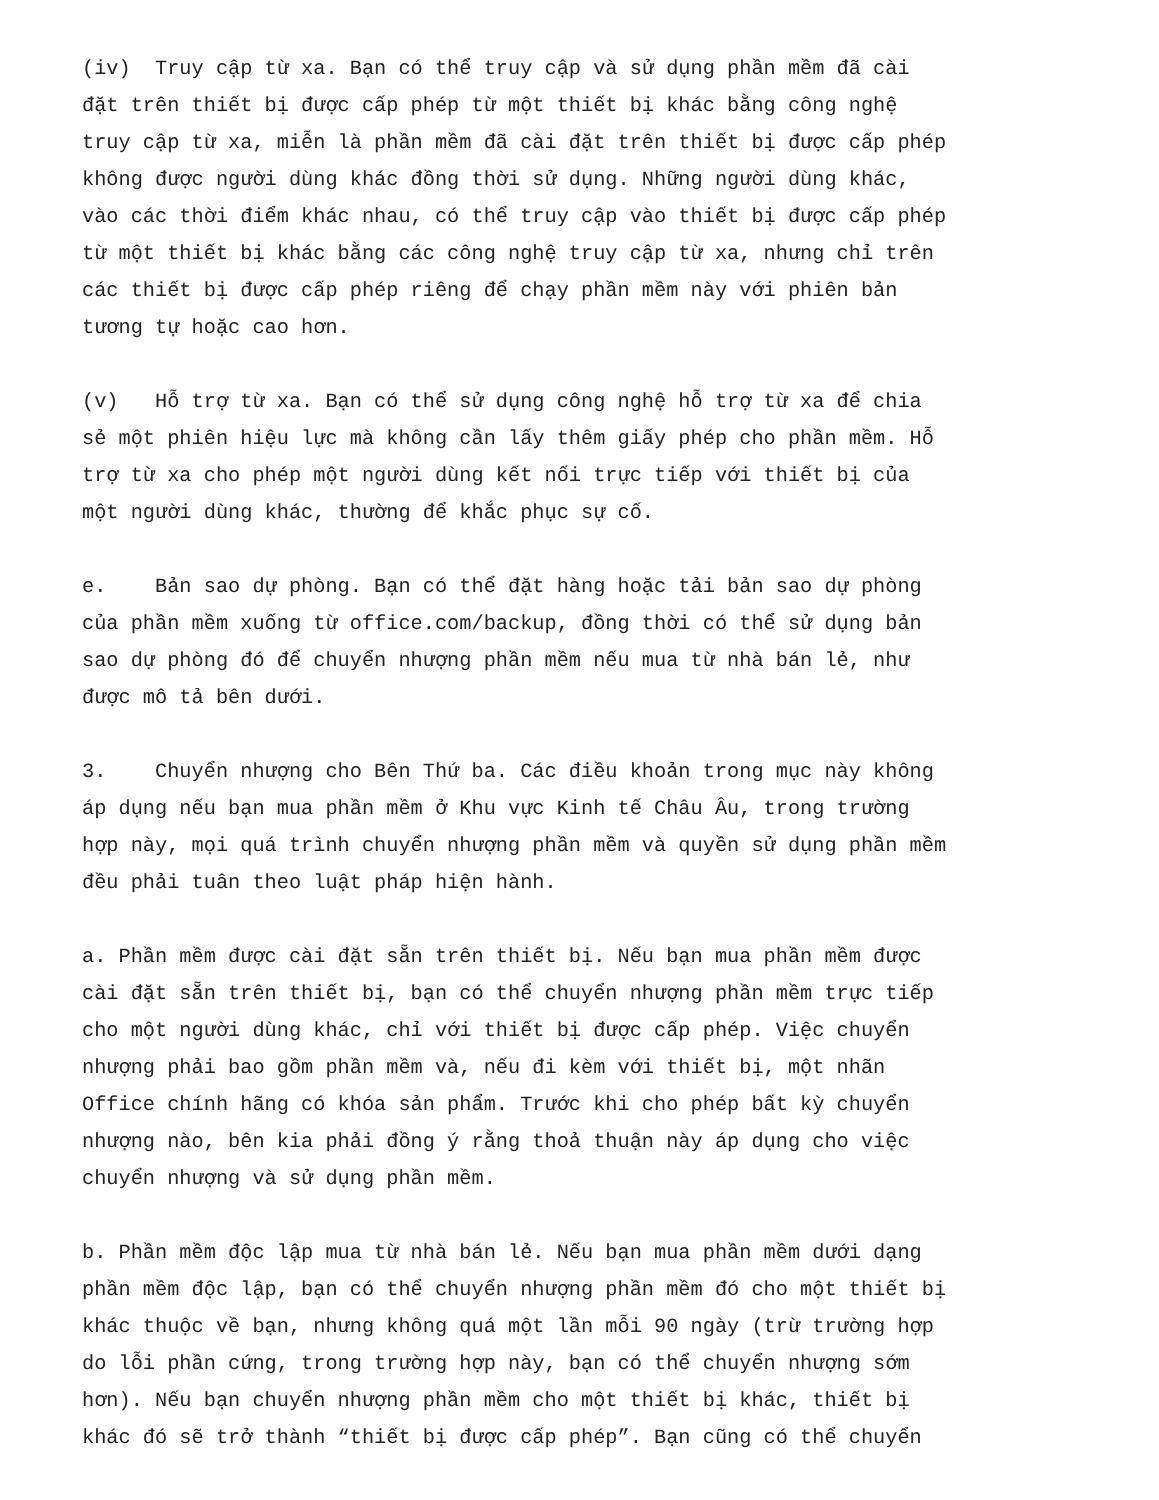(iv) Truy cập từ xa. Bạn có thể truy cập và sử dụng phần mềm đã cài đặt trên thiết bị được cấp phép từ một thiết bị khác bằng công nghệ truy cập từ xa, miễn là phần mềm đã cài đặt trên thiết bị được cấp phép không được người dùng khác đồng thời sử dụng. Những người dùng khác, vào các thời điểm khác nhau, có thể truy cập vào thiết bị được cấp phép từ một thiết bị khác bằng các công nghệ truy cập từ xa, nhưng chỉ trên các thiết bị được cấp phép riêng để chạy phần mềm này với phiên bản tương tự hoặc cao hơn.
(v) Hỗ trợ từ xa. Bạn có thể sử dụng công nghệ hỗ trợ từ xa để chia sẻ một phiên hiệu lực mà không cần lấy thêm giấy phép cho phần mềm. Hỗ trợ từ xa cho phép một người dùng kết nối trực tiếp với thiết bị của một người dùng khác, thường để khắc phục sự cố.
e. Bản sao dự phòng. Bạn có thể đặt hàng hoặc tải bản sao dự phòng của phần mềm xuống từ office.com/backup, đồng thời có thể sử dụng bản sao dự phòng đó để chuyển nhượng phần mềm nếu mua từ nhà bán lẻ, như được mô tả bên dưới.
3. Chuyển nhượng cho Bên Thứ ba. Các điều khoản trong mục này không áp dụng nếu bạn mua phần mềm ở Khu vực Kinh tế Châu Âu, trong trường hợp này, mọi quá trình chuyển nhượng phần mềm và quyền sử dụng phần mềm đều phải tuân theo luật pháp hiện hành.
a. Phần mềm được cài đặt sẵn trên thiết bị. Nếu bạn mua phần mềm được cài đặt sẵn trên thiết bị, bạn có thể chuyển nhượng phần mềm trực tiếp cho một người dùng khác, chỉ với thiết bị được cấp phép. Việc chuyển nhượng phải bao gồm phần mềm và, nếu đi kèm với thiết bị, một nhãn Office chính hãng có khóa sản phẩm. Trước khi cho phép bất kỳ chuyển nhượng nào, bên kia phải đồng ý rằng thoả thuận này áp dụng cho việc chuyển nhượng và sử dụng phần mềm.
b. Phần mềm độc lập mua từ nhà bán lẻ. Nếu bạn mua phần mềm dưới dạng phần mềm độc lập, bạn có thể chuyển nhượng phần mềm đó cho một thiết bị khác thuộc về bạn, nhưng không quá một lần mỗi 90 ngày (trừ trường hợp do lỗi phần cứng, trong trường hợp này, bạn có thể chuyển nhượng sớm hơn). Nếu bạn chuyển nhượng phần mềm cho một thiết bị khác, thiết bị khác đó sẽ trở thành “thiết bị được cấp phép”. Bạn cũng có thể chuyển